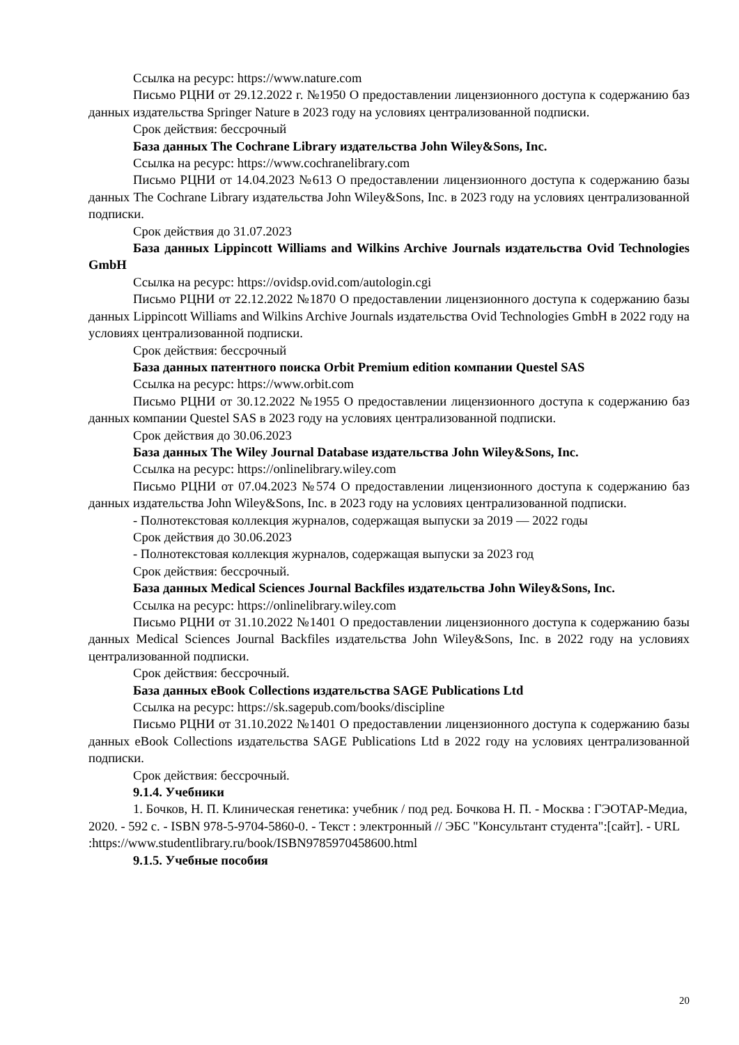Ссылка на ресурс: https://www.nature.com
Письмо РЦНИ от 29.12.2022 г. №1950 О предоставлении лицензионного доступа к содержанию баз данных издательства Springer Nature в 2023 году на условиях централизованной подписки.
Срок действия: бессрочный
База данных The Cochrane Library издательства John Wiley&Sons, Inc.
Ссылка на ресурс: https://www.cochranelibrary.com
Письмо РЦНИ от 14.04.2023 №613 О предоставлении лицензионного доступа к содержанию базы данных The Cochrane Library издательства John Wiley&Sons, Inc. в 2023 году на условиях централизованной подписки.
Срок действия до 31.07.2023
База данных Lippincott Williams and Wilkins Archive Journals издательства Ovid Technologies GmbH
Ссылка на ресурс: https://ovidsp.ovid.com/autologin.cgi
Письмо РЦНИ от 22.12.2022 №1870 О предоставлении лицензионного доступа к содержанию базы данных Lippincott Williams and Wilkins Archive Journals издательства Ovid Technologies GmbH в 2022 году на условиях централизованной подписки.
Срок действия: бессрочный
База данных патентного поиска Orbit Premium edition компании Questel SAS
Ссылка на ресурс: https://www.orbit.com
Письмо РЦНИ от 30.12.2022 №1955 О предоставлении лицензионного доступа к содержанию баз данных компании Questel SAS в 2023 году на условиях централизованной подписки.
Срок действия до 30.06.2023
База данных The Wiley Journal Database издательства John Wiley&Sons, Inc.
Ссылка на ресурс: https://onlinelibrary.wiley.com
Письмо РЦНИ от 07.04.2023 №574 О предоставлении лицензионного доступа к содержанию баз данных издательства John Wiley&Sons, Inc. в 2023 году на условиях централизованной подписки.
- Полнотекстовая коллекция журналов, содержащая выпуски за 2019 — 2022 годы
Срок действия до 30.06.2023
- Полнотекстовая коллекция журналов, содержащая выпуски за 2023 год
Срок действия: бессрочный.
База данных Medical Sciences Journal Backfiles издательства John Wiley&Sons, Inc.
Ссылка на ресурс: https://onlinelibrary.wiley.com
Письмо РЦНИ от 31.10.2022 №1401 О предоставлении лицензионного доступа к содержанию базы данных Medical Sciences Journal Backfiles издательства John Wiley&Sons, Inc. в 2022 году на условиях централизованной подписки.
Срок действия: бессрочный.
База данных eBook Collections издательства SAGE Publications Ltd
Ссылка на ресурс: https://sk.sagepub.com/books/discipline
Письмо РЦНИ от 31.10.2022 №1401 О предоставлении лицензионного доступа к содержанию базы данных eBook Collections издательства SAGE Publications Ltd в 2022 году на условиях централизованной подписки.
Срок действия: бессрочный.
9.1.4. Учебники
1. Бочков, Н. П. Клиническая генетика: учебник / под ред. Бочкова Н. П. - Москва : ГЭОТАР-Медиа, 2020. - 592 с. - ISBN 978-5-9704-5860-0. - Текст : электронный // ЭБС "Консультант студента":[сайт]. - URL :https://www.studentlibrary.ru/book/ISBN9785970458600.html
9.1.5. Учебные пособия
20